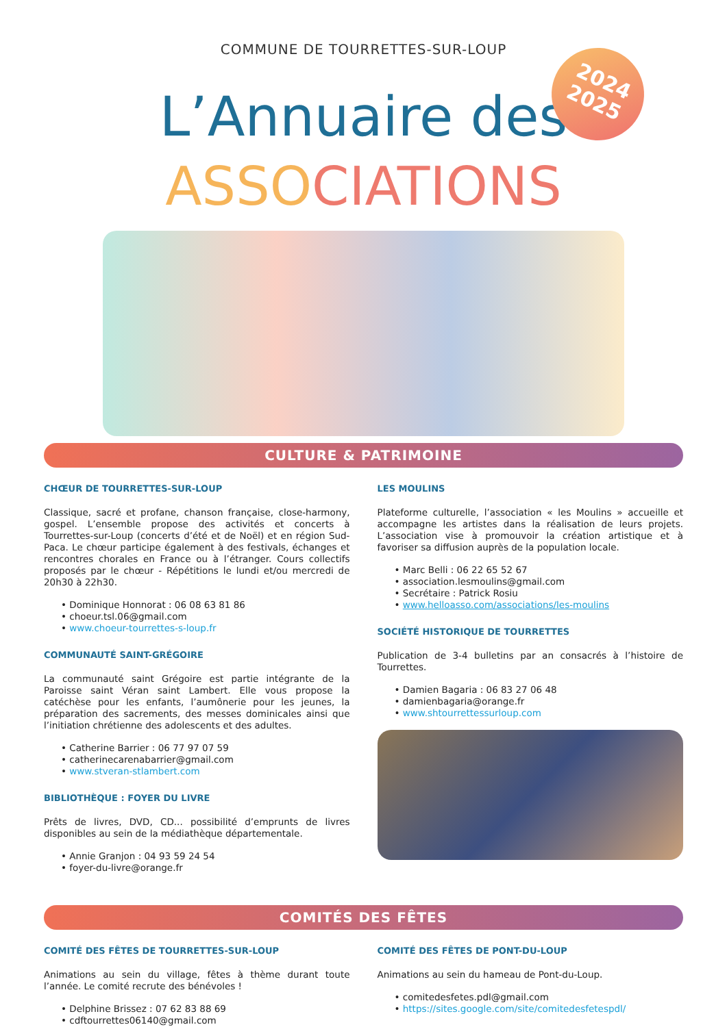COMMUNE DE TOURRETTES-SUR-LOUP
2024
2025
L’Annuaire des
ASSOCIATIONS
CULTURE & PATRIMOINE
CHŒUR DE TOURRETTES-SUR-LOUP
Classique, sacré et profane, chanson française, close-harmony, gospel. L’ensemble propose des activités et concerts à Tourrettes-sur-Loup (concerts d’été et de Noël) et en région Sud-Paca. Le chœur participe également à des festivals, échanges et rencontres chorales en France ou à l’étranger. Cours collectifs proposés par le chœur - Répétitions le lundi et/ou mercredi de 20h30 à 22h30.
• Dominique Honnorat : 06 08 63 81 86
• choeur.tsl.06@gmail.com
• www.choeur-tourrettes-s-loup.fr
COMMUNAUTÉ SAINT-GRÉGOIRE
La communauté saint Grégoire est partie intégrante de la Paroisse saint Véran saint Lambert. Elle vous propose la catéchèse pour les enfants, l’aumônerie pour les jeunes, la préparation des sacrements, des messes dominicales ainsi que l’initiation chrétienne des adolescents et des adultes.
• Catherine Barrier : 06 77 97 07 59
• catherinecarenabarrier@gmail.com
• www.stveran-stlambert.com
BIBLIOTHÈQUE : FOYER DU LIVRE
Prêts de livres, DVD, CD... possibilité d’emprunts de livres disponibles au sein de la médiathèque départementale.
• Annie Granjon : 04 93 59 24 54
• foyer-du-livre@orange.fr
LES MOULINS
Plateforme culturelle, l’association « les Moulins » accueille et accompagne les artistes dans la réalisation de leurs projets. L’association vise à promouvoir la création artistique et à favoriser sa diffusion auprès de la population locale.
• Marc Belli : 06 22 65 52 67
• association.lesmoulins@gmail.com
• Secrétaire : Patrick Rosiu
• www.helloasso.com/associations/les-moulins
SOCIÉTÉ HISTORIQUE DE TOURRETTES
Publication de 3-4 bulletins par an consacrés à l’histoire de Tourrettes.
• Damien Bagaria : 06 83 27 06 48
• damienbagaria@orange.fr
• www.shtourrettessurloup.com
COMITÉS DES FÊTES
COMITÉ DES FÊTES DE TOURRETTES-SUR-LOUP
Animations au sein du village, fêtes à thème durant toute l’année. Le comité recrute des bénévoles !
• Delphine Brissez : 07 62 83 88 69
• cdftourrettes06140@gmail.com
COMITÉ DES FÊTES DE PONT-DU-LOUP
Animations au sein du hameau de Pont-du-Loup.
• comitedesfetes.pdl@gmail.com
• https://sites.google.com/site/comitedesfetespdl/